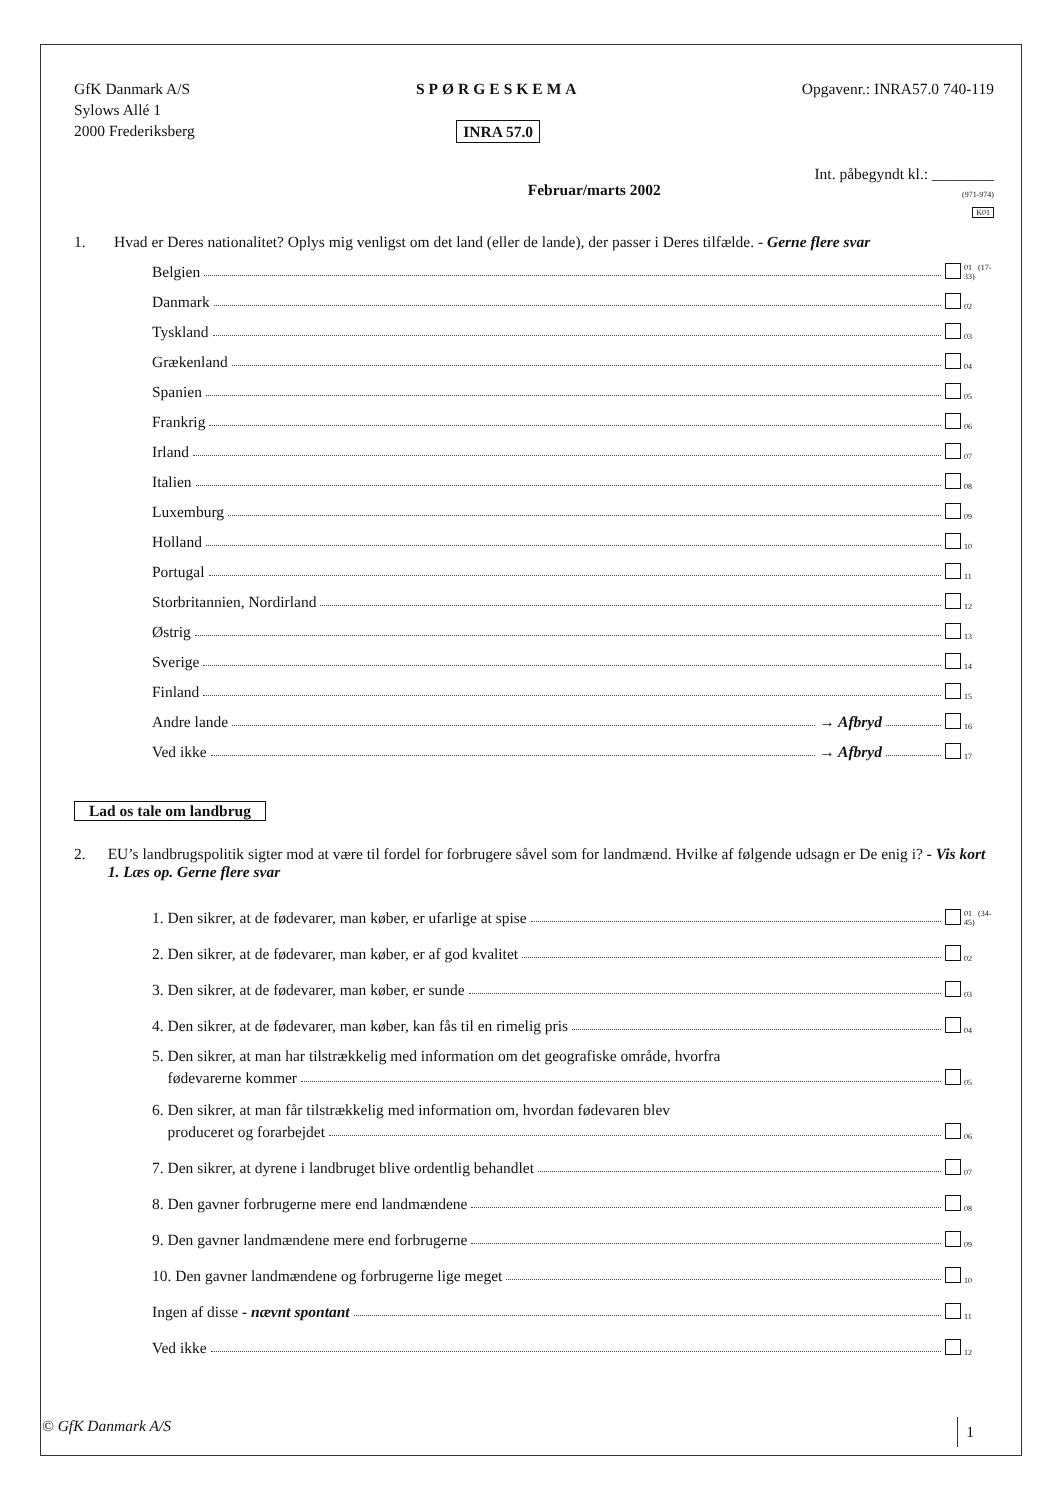GfK Danmark A/S
Sylows Allé 1
2000 Frederiksberg
SPØRGESKEMA
INRA 57.0
Opgavenr.: INRA57.0 740-119
Februar/marts 2002
Int. påbegyndt kl.: ________
(971-974)
K01
1. Hvad er Deres nationalitet? Oplys mig venligst om det land (eller de lande), der passer i Deres tilfælde. - Gerne flere svar
Belgien 01 (17-33)
Danmark 02
Tyskland 03
Grækenland 04
Spanien 05
Frankrig 06
Irland 07
Italien 08
Luxemburg 09
Holland 10
Portugal 11
Storbritannien, Nordirland 12
Østrig 13
Sverige 14
Finland 15
Andre lande → Afbryd 16
Ved ikke → Afbryd 17
Lad os tale om landbrug
2. EU’s landbrugspolitik sigter mod at være til fordel for forbrugere såvel som for landmænd. Hvilke af følgende udsagn er De enig i? - Vis kort 1. Læs op. Gerne flere svar
1. Den sikrer, at de fødevarer, man køber, er ufarlige at spise 01 (34-45)
2. Den sikrer, at de fødevarer, man køber, er af god kvalitet 02
3. Den sikrer, at de fødevarer, man køber, er sunde 03
4. Den sikrer, at de fødevarer, man køber, kan fås til en rimelig pris 04
5. Den sikrer, at man har tilstrækkelig med information om det geografiske område, hvorfra
fødevarerne kommer 05
6. Den sikrer, at man får tilstrækkelig med information om, hvordan fødevaren blev
produceret og forarbejdet 06
7. Den sikrer, at dyrene i landbruget blive ordentlig behandlet 07
8. Den gavner forbrugerne mere end landmændene 08
9. Den gavner landmændene mere end forbrugerne 09
10. Den gavner landmændene og forbrugerne lige meget 10
Ingen af disse - nævnt spontant 11
Ved ikke 12
© GfK Danmark A/S 1